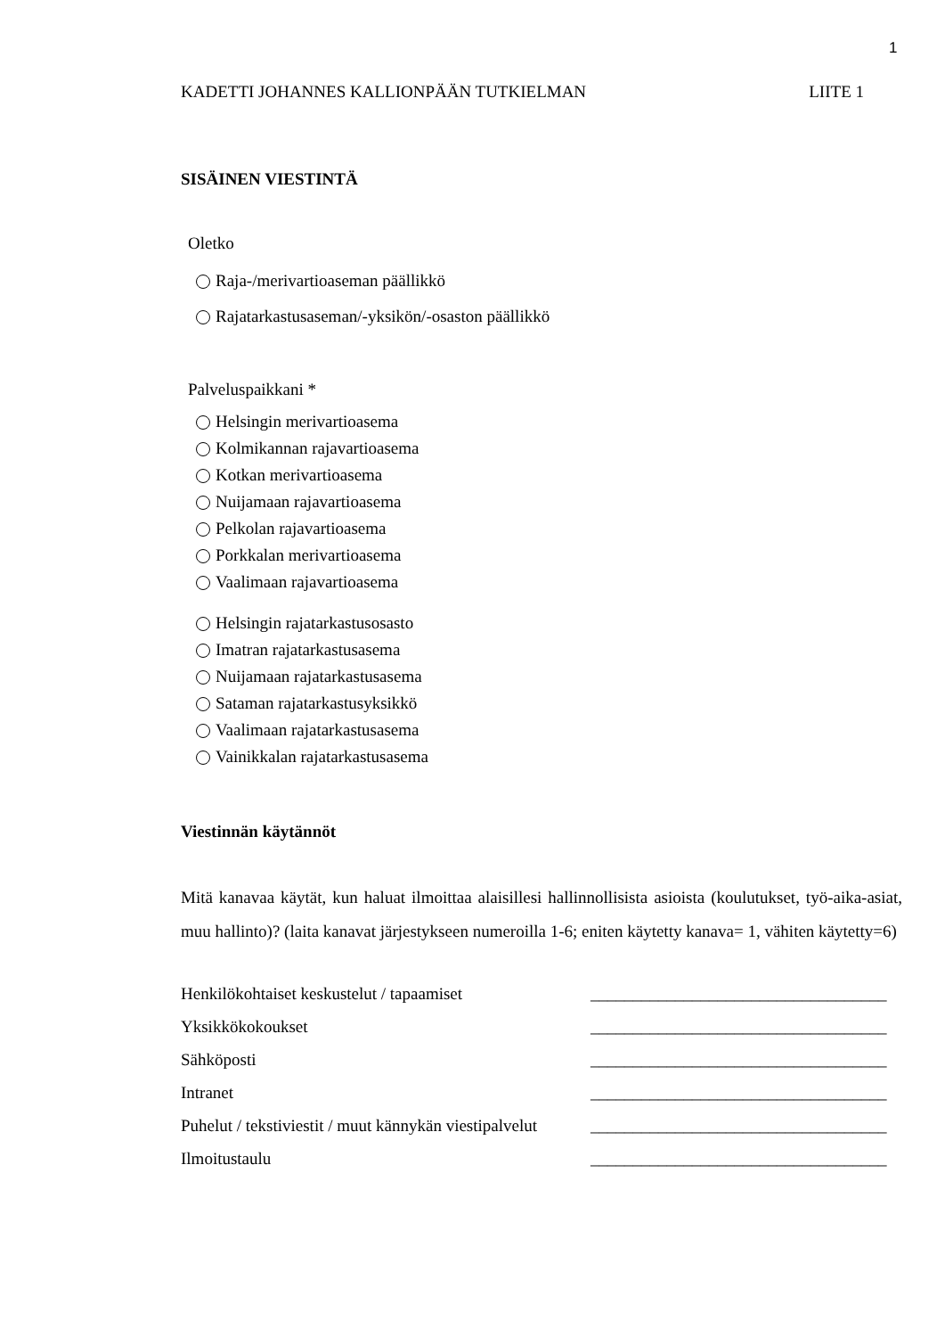1
KADETTI JOHANNES KALLIONPÄÄN TUTKIELMAN LIITE 1
SISÄINEN VIESTINTÄ
Oletko
Raja-/merivartioaseman päällikkö
Rajatarkastusaseman/-yksikön/-osaston päällikkö
Palveluspaikkani *
Helsingin merivartioasema
Kolmikannan rajavartioasema
Kotkan merivartioasema
Nuijamaan rajavartioasema
Pelkolan rajavartioasema
Porkkalan merivartioasema
Vaalimaan rajavartioasema
Helsingin rajatarkastusosasto
Imatran rajatarkastusasema
Nuijamaan rajatarkastusasema
Sataman rajatarkastusyksikkö
Vaalimaan rajatarkastusasema
Vainikkalan rajatarkastusasema
Viestinnän käytännöt
Mitä kanavaa käytät, kun haluat ilmoittaa alaisillesi hallinnollisista asioista (koulutukset, työ-aika-asiat, muu hallinto)? (laita kanavat järjestykseen numeroilla 1-6; eniten käytetty kanava= 1, vähiten käytetty=6)
| Henkilökohtaiset keskustelut / tapaamiset | ___________________________________ |
| Yksikkökokoukset | ___________________________________ |
| Sähköposti | ___________________________________ |
| Intranet | ___________________________________ |
| Puhelut / tekstiviestit / muut kännykän viestipalvelut | ___________________________________ |
| Ilmoitustaulu | ___________________________________ |